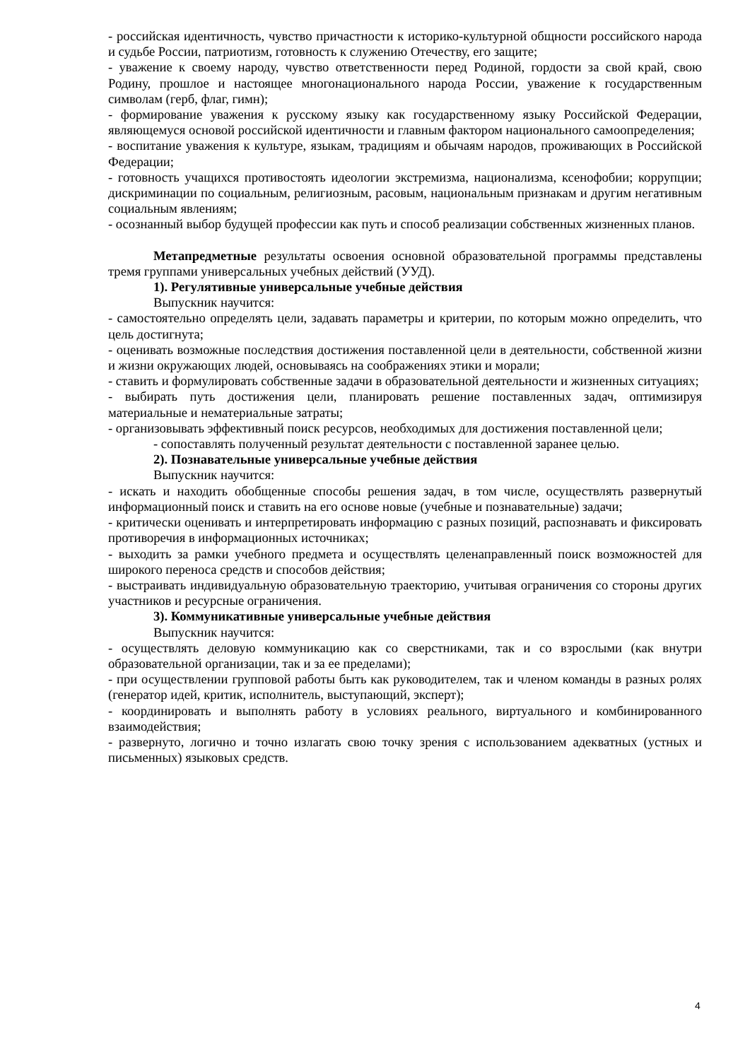- российская идентичность, чувство причастности к историко-культурной общности российского народа и судьбе России, патриотизм, готовность к служению Отечеству, его защите;
- уважение к своему народу, чувство ответственности перед Родиной, гордости за свой край, свою Родину, прошлое и настоящее многонационального народа России, уважение к государственным символам (герб, флаг, гимн);
- формирование уважения к русскому языку как государственному языку Российской Федерации, являющемуся основой российской идентичности и главным фактором национального самоопределения;
- воспитание уважения к культуре, языкам, традициям и обычаям народов, проживающих в Российской Федерации;
- готовность учащихся противостоять идеологии экстремизма, национализма, ксенофобии; коррупции; дискриминации по социальным, религиозным, расовым, национальным признакам и другим негативным социальным явлениям;
- осознанный выбор будущей профессии как путь и способ реализации собственных жизненных планов.
Метапредметные результаты освоения основной образовательной программы представлены тремя группами универсальных учебных действий (УУД).
1). Регулятивные универсальные учебные действия
Выпускник научится:
- самостоятельно определять цели, задавать параметры и критерии, по которым можно определить, что цель достигнута;
- оценивать возможные последствия достижения поставленной цели в деятельности, собственной жизни и жизни окружающих людей, основываясь на соображениях этики и морали;
- ставить и формулировать собственные задачи в образовательной деятельности и жизненных ситуациях;
- выбирать путь достижения цели, планировать решение поставленных задач, оптимизируя материальные и нематериальные затраты;
- организовывать эффективный поиск ресурсов, необходимых для достижения поставленной цели;
- сопоставлять полученный результат деятельности с поставленной заранее целью.
2). Познавательные универсальные учебные действия
Выпускник научится:
- искать и находить обобщенные способы решения задач, в том числе, осуществлять развернутый информационный поиск и ставить на его основе новые (учебные и познавательные) задачи;
- критически оценивать и интерпретировать информацию с разных позиций, распознавать и фиксировать противоречия в информационных источниках;
- выходить за рамки учебного предмета и осуществлять целенаправленный поиск возможностей для широкого переноса средств и способов действия;
- выстраивать индивидуальную образовательную траекторию, учитывая ограничения со стороны других участников и ресурсные ограничения.
3). Коммуникативные универсальные учебные действия
Выпускник научится:
- осуществлять деловую коммуникацию как со сверстниками, так и со взрослыми (как внутри образовательной организации, так и за ее пределами);
- при осуществлении групповой работы быть как руководителем, так и членом команды в разных ролях (генератор идей, критик, исполнитель, выступающий, эксперт);
- координировать и выполнять работу в условиях реального, виртуального и комбинированного взаимодействия;
- развернуто, логично и точно излагать свою точку зрения с использованием адекватных (устных и письменных) языковых средств.
4